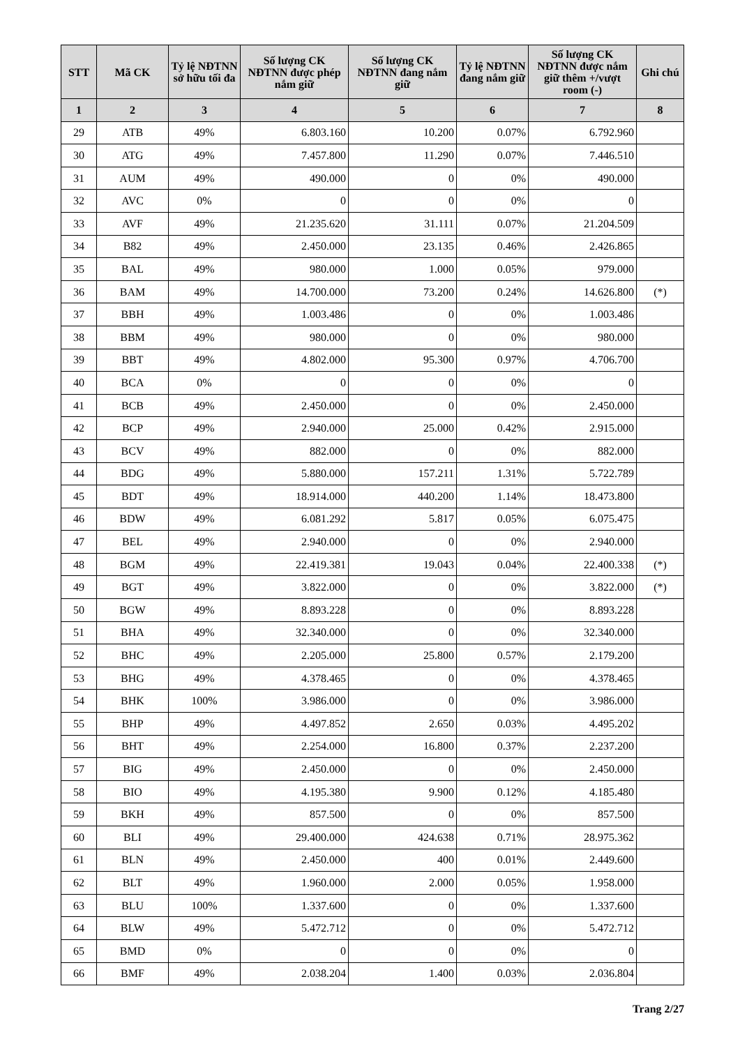| STT | Mã CK | Tỷ lệ NĐTNN sở hữu tối đa | Số lượng CK NĐTNN được phép nắm giữ | Số lượng CK NĐTNN đang nắm giữ | Tỷ lệ NĐTNN đang nắm giữ | Số lượng CK NĐTNN được nắm giữ thêm +/vượt room (-) | Ghi chú |
| --- | --- | --- | --- | --- | --- | --- | --- |
| 1 | 2 | 3 | 4 | 5 | 6 | 7 | 8 |
| 29 | ATB | 49% | 6.803.160 | 10.200 | 0.07% | 6.792.960 | |
| 30 | ATG | 49% | 7.457.800 | 11.290 | 0.07% | 7.446.510 | |
| 31 | AUM | 49% | 490.000 | 0 | 0% | 490.000 | |
| 32 | AVC | 0% | 0 | 0 | 0% | 0 | |
| 33 | AVF | 49% | 21.235.620 | 31.111 | 0.07% | 21.204.509 | |
| 34 | B82 | 49% | 2.450.000 | 23.135 | 0.46% | 2.426.865 | |
| 35 | BAL | 49% | 980.000 | 1.000 | 0.05% | 979.000 | |
| 36 | BAM | 49% | 14.700.000 | 73.200 | 0.24% | 14.626.800 | (*) |
| 37 | BBH | 49% | 1.003.486 | 0 | 0% | 1.003.486 | |
| 38 | BBM | 49% | 980.000 | 0 | 0% | 980.000 | |
| 39 | BBT | 49% | 4.802.000 | 95.300 | 0.97% | 4.706.700 | |
| 40 | BCA | 0% | 0 | 0 | 0% | 0 | |
| 41 | BCB | 49% | 2.450.000 | 0 | 0% | 2.450.000 | |
| 42 | BCP | 49% | 2.940.000 | 25.000 | 0.42% | 2.915.000 | |
| 43 | BCV | 49% | 882.000 | 0 | 0% | 882.000 | |
| 44 | BDG | 49% | 5.880.000 | 157.211 | 1.31% | 5.722.789 | |
| 45 | BDT | 49% | 18.914.000 | 440.200 | 1.14% | 18.473.800 | |
| 46 | BDW | 49% | 6.081.292 | 5.817 | 0.05% | 6.075.475 | |
| 47 | BEL | 49% | 2.940.000 | 0 | 0% | 2.940.000 | |
| 48 | BGM | 49% | 22.419.381 | 19.043 | 0.04% | 22.400.338 | (*) |
| 49 | BGT | 49% | 3.822.000 | 0 | 0% | 3.822.000 | (*) |
| 50 | BGW | 49% | 8.893.228 | 0 | 0% | 8.893.228 | |
| 51 | BHA | 49% | 32.340.000 | 0 | 0% | 32.340.000 | |
| 52 | BHC | 49% | 2.205.000 | 25.800 | 0.57% | 2.179.200 | |
| 53 | BHG | 49% | 4.378.465 | 0 | 0% | 4.378.465 | |
| 54 | BHK | 100% | 3.986.000 | 0 | 0% | 3.986.000 | |
| 55 | BHP | 49% | 4.497.852 | 2.650 | 0.03% | 4.495.202 | |
| 56 | BHT | 49% | 2.254.000 | 16.800 | 0.37% | 2.237.200 | |
| 57 | BIG | 49% | 2.450.000 | 0 | 0% | 2.450.000 | |
| 58 | BIO | 49% | 4.195.380 | 9.900 | 0.12% | 4.185.480 | |
| 59 | BKH | 49% | 857.500 | 0 | 0% | 857.500 | |
| 60 | BLI | 49% | 29.400.000 | 424.638 | 0.71% | 28.975.362 | |
| 61 | BLN | 49% | 2.450.000 | 400 | 0.01% | 2.449.600 | |
| 62 | BLT | 49% | 1.960.000 | 2.000 | 0.05% | 1.958.000 | |
| 63 | BLU | 100% | 1.337.600 | 0 | 0% | 1.337.600 | |
| 64 | BLW | 49% | 5.472.712 | 0 | 0% | 5.472.712 | |
| 65 | BMD | 0% | 0 | 0 | 0% | 0 | |
| 66 | BMF | 49% | 2.038.204 | 1.400 | 0.03% | 2.036.804 | |
Trang 2/27